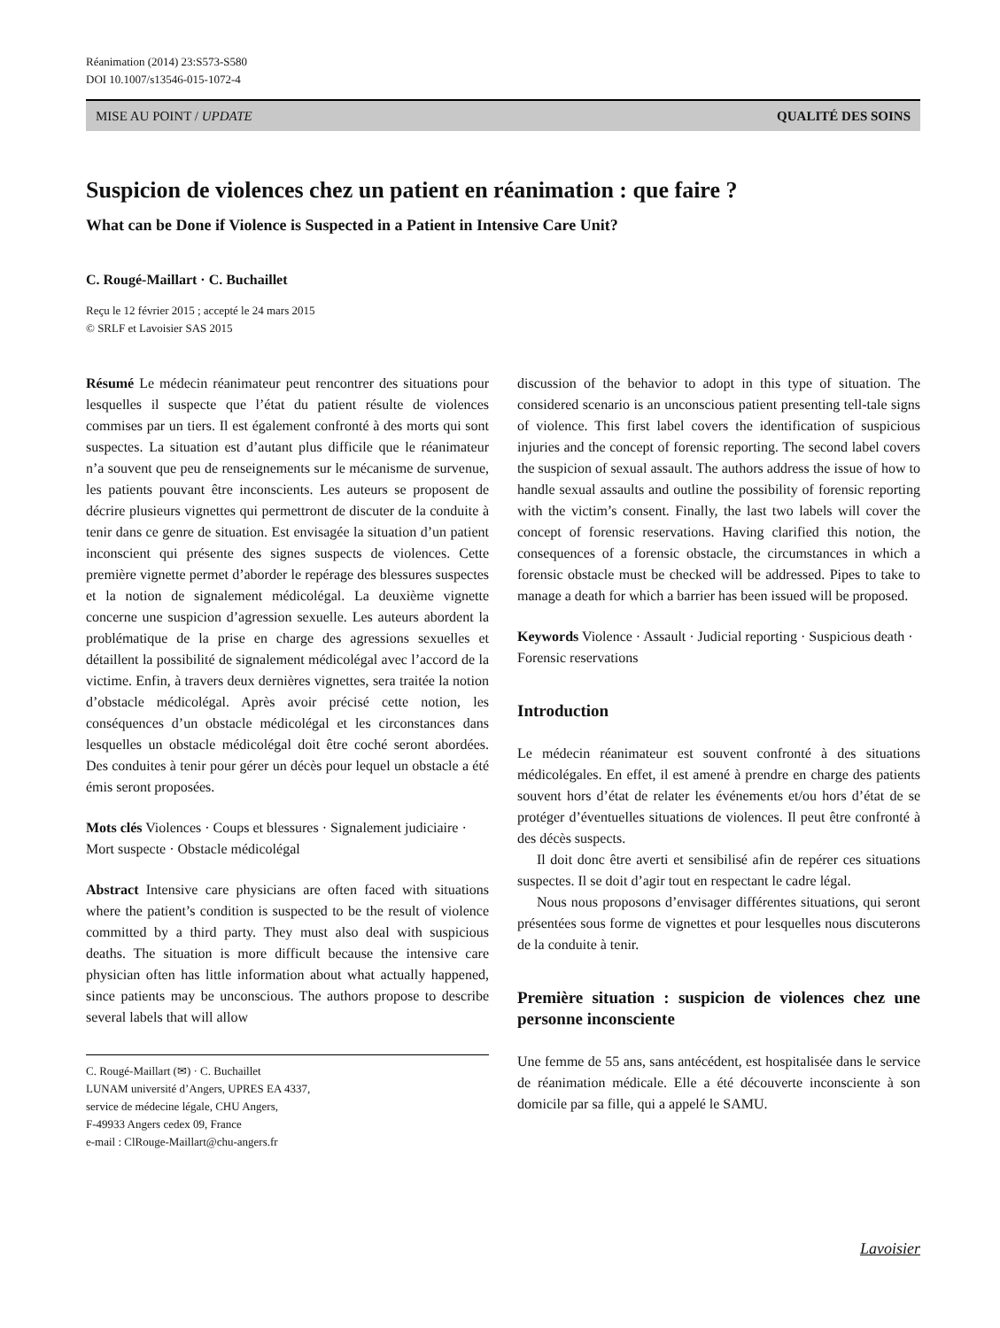Réanimation (2014) 23:S573-S580
DOI 10.1007/s13546-015-1072-4
MISE AU POINT / UPDATE QUALITÉ DES SOINS
Suspicion de violences chez un patient en réanimation : que faire ?
What can be Done if Violence is Suspected in a Patient in Intensive Care Unit?
C. Rougé-Maillart · C. Buchaillet
Reçu le 12 février 2015 ; accepté le 24 mars 2015
© SRLF et Lavoisier SAS 2015
Résumé Le médecin réanimateur peut rencontrer des situations pour lesquelles il suspecte que l’état du patient résulte de violences commises par un tiers. Il est également confronté à des morts qui sont suspectes. La situation est d’autant plus difficile que le réanimateur n’a souvent que peu de renseignements sur le mécanisme de survenue, les patients pouvant être inconscients. Les auteurs se proposent de décrire plusieurs vignettes qui permettront de discuter de la conduite à tenir dans ce genre de situation. Est envisagée la situation d’un patient inconscient qui présente des signes suspects de violences. Cette première vignette permet d’aborder le repérage des blessures suspectes et la notion de signalement médicolégal. La deuxième vignette concerne une suspicion d’agression sexuelle. Les auteurs abordent la problématique de la prise en charge des agressions sexuelles et détaillent la possibilité de signalement médicolégal avec l’accord de la victime. Enfin, à travers deux dernières vignettes, sera traitée la notion d’obstacle médicolégal. Après avoir précisé cette notion, les conséquences d’un obstacle médicolégal et les circonstances dans lesquelles un obstacle médicolégal doit être coché seront abordées. Des conduites à tenir pour gérer un décès pour lequel un obstacle a été émis seront proposées.
Mots clés Violences · Coups et blessures · Signalement judiciaire · Mort suspecte · Obstacle médicolégal
Abstract Intensive care physicians are often faced with situations where the patient’s condition is suspected to be the result of violence committed by a third party. They must also deal with suspicious deaths. The situation is more difficult because the intensive care physician often has little information about what actually happened, since patients may be unconscious. The authors propose to describe several labels that will allow
C. Rougé-Maillart (✉) · C. Buchaillet
LUNAM université d’Angers, UPRES EA 4337,
service de médecine légale, CHU Angers,
F-49933 Angers cedex 09, France
e-mail : ClRouge-Maillart@chu-angers.fr
discussion of the behavior to adopt in this type of situation. The considered scenario is an unconscious patient presenting tell-tale signs of violence. This first label covers the identification of suspicious injuries and the concept of forensic reporting. The second label covers the suspicion of sexual assault. The authors address the issue of how to handle sexual assaults and outline the possibility of forensic reporting with the victim’s consent. Finally, the last two labels will cover the concept of forensic reservations. Having clarified this notion, the consequences of a forensic obstacle, the circumstances in which a forensic obstacle must be checked will be addressed. Pipes to take to manage a death for which a barrier has been issued will be proposed.
Keywords Violence · Assault · Judicial reporting · Suspicious death · Forensic reservations
Introduction
Le médecin réanimateur est souvent confronté à des situations médicolégales. En effet, il est amené à prendre en charge des patients souvent hors d’état de relater les événements et/ou hors d’état de se protéger d’éventuelles situations de violences. Il peut être confronté à des décès suspects.
Il doit donc être averti et sensibilisé afin de repérer ces situations suspectes. Il se doit d’agir tout en respectant le cadre légal.
Nous nous proposons d’envisager différentes situations, qui seront présentées sous forme de vignettes et pour lesquelles nous discuterons de la conduite à tenir.
Première situation : suspicion de violences chez une personne inconsciente
Une femme de 55 ans, sans antécédent, est hospitalisée dans le service de réanimation médicale. Elle a été découverte inconsciente à son domicile par sa fille, qui a appelé le SAMU.
Lavoisier